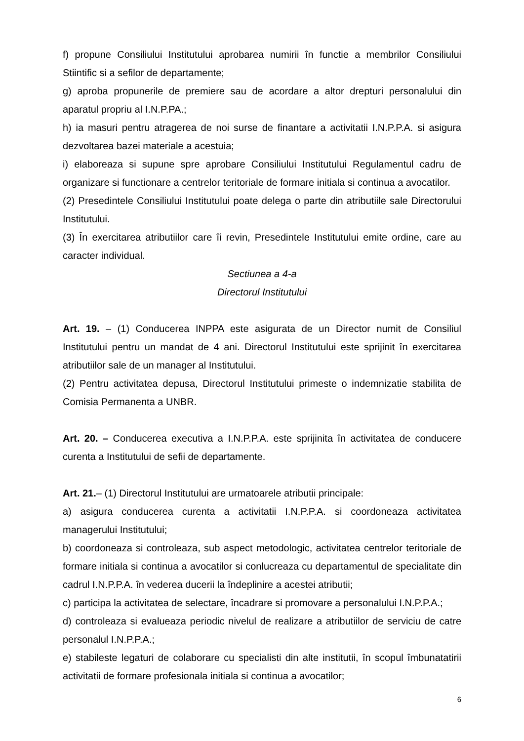f) propune Consiliului Institutului aprobarea numirii în functie a membrilor Consiliului Stiintific si a sefilor de departamente;
g) aproba propunerile de premiere sau de acordare a altor drepturi personalului din aparatul propriu al I.N.P.PA.;
h) ia masuri pentru atragerea de noi surse de finantare a activitatii I.N.P.P.A. si asigura dezvoltarea bazei materiale a acestuia;
i) elaboreaza si supune spre aprobare Consiliului Institutului Regulamentul cadru de organizare si functionare a centrelor teritoriale de formare initiala si continua a avocatilor.
(2) Presedintele Consiliului Institutului poate delega o parte din atributiile sale Directorului Institutului.
(3) În exercitarea atributiilor care îi revin, Presedintele Institutului emite ordine, care au caracter individual.
Sectiunea a 4-a
Directorul Institutului
Art. 19. – (1) Conducerea INPPA este asigurata de un Director numit de Consiliul Institutului pentru un mandat de 4 ani. Directorul Institutului este sprijinit în exercitarea atributiilor sale de un manager al Institutului.
(2) Pentru activitatea depusa, Directorul Institutului primeste o indemnizatie stabilita de Comisia Permanenta a UNBR.
Art. 20. – Conducerea executiva a I.N.P.P.A. este sprijinita în activitatea de conducere curenta a Institutului de sefii de departamente.
Art. 21.– (1) Directorul Institutului are urmatoarele atributii principale:
a) asigura conducerea curenta a activitatii I.N.P.P.A. si coordoneaza activitatea managerului Institutului;
b) coordoneaza si controleaza, sub aspect metodologic, activitatea centrelor teritoriale de formare initiala si continua a avocatilor si conlucreaza cu departamentul de specialitate din cadrul I.N.P.P.A. în vederea ducerii la îndeplinire a acestei atributii;
c) participa la activitatea de selectare, încadrare si promovare a personalului I.N.P.P.A.;
d) controleaza si evalueaza periodic nivelul de realizare a atributiilor de serviciu de catre personalul I.N.P.P.A.;
e) stabileste legaturi de colaborare cu specialisti din alte institutii, în scopul îmbunatatirii activitatii de formare profesionala initiala si continua a avocatilor;
6